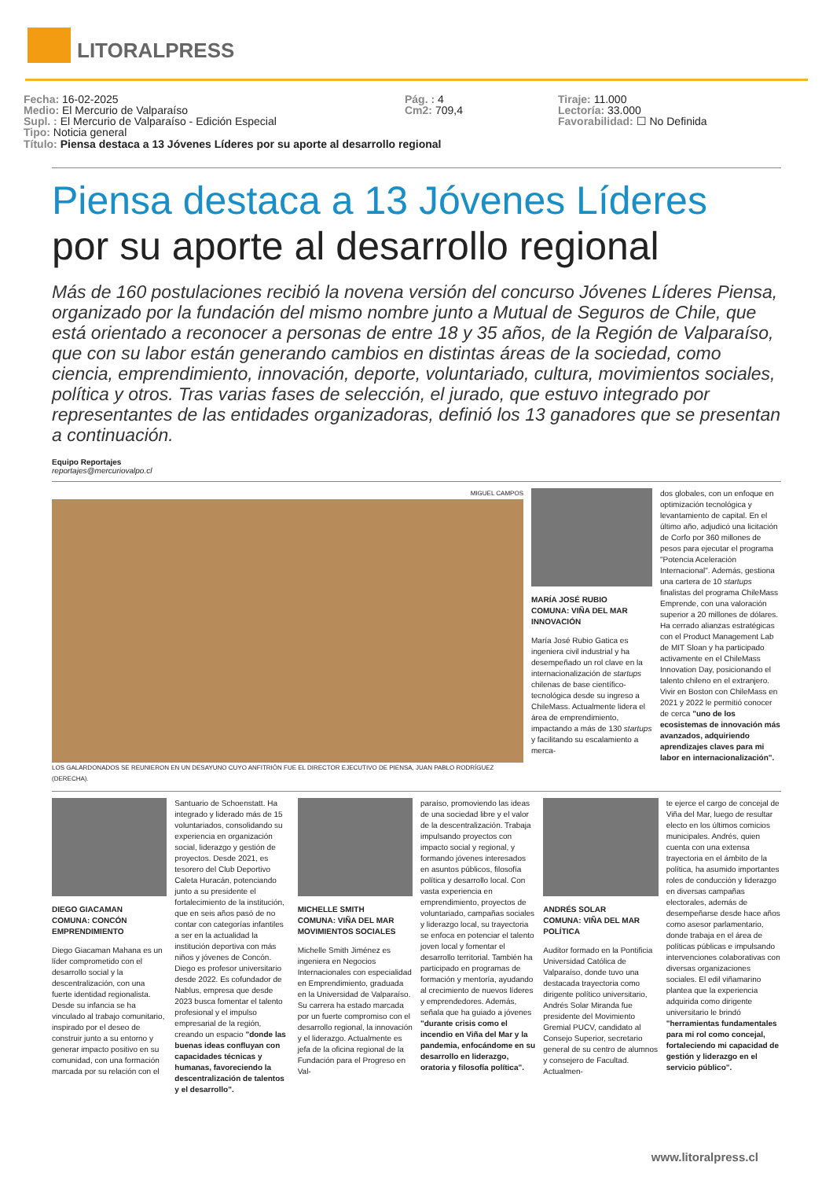LITORALPRESS
Fecha: 16-02-2025
Medio: El Mercurio de Valparaíso
Supl. : El Mercurio de Valparaíso - Edición Especial
Tipo: Noticia general
Pág. : 4
Cm2: 709,4
Tiraje: 11.000
Lectoría: 33.000
Favorabilidad: ☐ No Definida
Título: Piensa destaca a 13 Jóvenes Líderes por su aporte al desarrollo regional
Piensa destaca a 13 Jóvenes Líderes
por su aporte al desarrollo regional
Más de 160 postulaciones recibió la novena versión del concurso Jóvenes Líderes Piensa, organizado por la fundación del mismo nombre junto a Mutual de Seguros de Chile, que está orientado a reconocer a personas de entre 18 y 35 años, de la Región de Valparaíso, que con su labor están generando cambios en distintas áreas de la sociedad, como ciencia, emprendimiento, innovación, deporte, voluntariado, cultura, movimientos sociales, política y otros. Tras varias fases de selección, el jurado, que estuvo integrado por representantes de las entidades organizadoras, definió los 13 ganadores que se presentan a continuación.
Equipo Reportajes
reportajes@mercuriovalpo.cl
MIGUEL CAMPOS
LOS GALARDONADOS SE REUNIERON EN UN DESAYUNO CUYO ANFITRIÓN FUE EL DIRECTOR EJECUTIVO DE PIENSA, JUAN PABLO RODRÍGUEZ (DERECHA).
MARÍA JOSÉ RUBIO
COMUNA: VIÑA DEL MAR
INNOVACIÓN
María José Rubio Gatica es ingeniera civil industrial y ha desempeñado un rol clave en la internacionalización de startups chilenas de base científico-tecnológica desde su ingreso a ChileMass. Actualmente lidera el área de emprendimiento, impactando a más de 130 startups y facilitando su escalamiento a merca-
dos globales, con un enfoque en optimización tecnológica y levantamiento de capital. En el último año, adjudicó una licitación de Corfo por 360 millones de pesos para ejecutar el programa "Potencia Aceleración Internacional". Además, gestiona una cartera de 10 startups finalistas del programa ChileMass Emprende, con una valoración superior a 20 millones de dólares. Ha cerrado alianzas estratégicas con el Product Management Lab de MIT Sloan y ha participado activamente en el ChileMass Innovation Day, posicionando el talento chileno en el extranjero. Vivir en Boston con ChileMass en 2021 y 2022 le permitió conocer de cerca "uno de los ecosistemas de innovación más avanzados, adquiriendo aprendizajes claves para mi labor en internacionalización".
DIEGO GIACAMAN
COMUNA: CONCÓN
EMPRENDIMIENTO
Diego Giacaman Mahana es un líder comprometido con el desarrollo social y la descentralización, con una fuerte identidad regionalista. Desde su infancia se ha vinculado al trabajo comunitario, inspirado por el deseo de construir junto a su entorno y generar impacto positivo en su comunidad, con una formación marcada por su relación con el
Santuario de Schoenstatt. Ha integrado y liderado más de 15 voluntariados, consolidando su experiencia en organización social, liderazgo y gestión de proyectos. Desde 2021, es tesorero del Club Deportivo Caleta Huracán, potenciando junto a su presidente el fortalecimiento de la institución, que en seis años pasó de no contar con categorías infantiles a ser en la actualidad la institución deportiva con más niños y jóvenes de Concón. Diego es profesor universitario desde 2022. Es cofundador de Nablus, empresa que desde 2023 busca fomentar el talento profesional y el impulso empresarial de la región, creando un espacio "donde las buenas ideas confluyan con capacidades técnicas y humanas, favoreciendo la descentralización de talentos y el desarrollo".
MICHELLE SMITH
COMUNA: VIÑA DEL MAR
MOVIMIENTOS SOCIALES
Michelle Smith Jiménez es ingeniera en Negocios Internacionales con especialidad en Emprendimiento, graduada en la Universidad de Valparaíso. Su carrera ha estado marcada por un fuerte compromiso con el desarrollo regional, la innovación y el liderazgo. Actualmente es jefa de la oficina regional de la Fundación para el Progreso en Val-
paraíso, promoviendo las ideas de una sociedad libre y el valor de la descentralización. Trabaja impulsando proyectos con impacto social y regional, y formando jóvenes interesados en asuntos públicos, filosofía política y desarrollo local. Con vasta experiencia en emprendimiento, proyectos de voluntariado, campañas sociales y liderazgo local, su trayectoria se enfoca en potenciar el talento joven local y fomentar el desarrollo territorial. También ha participado en programas de formación y mentoría, ayudando al crecimiento de nuevos líderes y emprendedores. Además, señala que ha guiado a jóvenes "durante crisis como el incendio en Viña del Mar y la pandemia, enfocándome en su desarrollo en liderazgo, oratoria y filosofía política".
ANDRÉS SOLAR
COMUNA: VIÑA DEL MAR
POLÍTICA
Auditor formado en la Pontificia Universidad Católica de Valparaíso, donde tuvo una destacada trayectoria como dirigente político universitario, Andrés Solar Miranda fue presidente del Movimiento Gremial PUCV, candidato al Consejo Superior, secretario general de su centro de alumnos y consejero de Facultad. Actualmen-
te ejerce el cargo de concejal de Viña del Mar, luego de resultar electo en los últimos comicios municipales. Andrés, quien cuenta con una extensa trayectoria en el ámbito de la política, ha asumido importantes roles de conducción y liderazgo en diversas campañas electorales, además de desempeñarse desde hace años como asesor parlamentario, donde trabaja en el área de políticas públicas e impulsando intervenciones colaborativas con diversas organizaciones sociales. El edil viñamarino plantea que la experiencia adquirida como dirigente universitario le brindó "herramientas fundamentales para mi rol como concejal, fortaleciendo mi capacidad de gestión y liderazgo en el servicio público".
www.litoralpress.cl